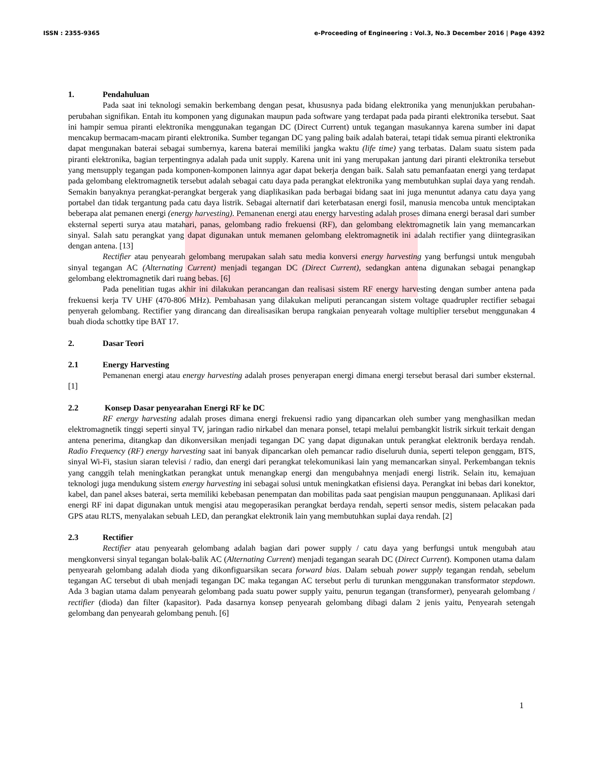ISSN : 2355-9365 e-Proceeding of Engineering : Vol.3, No.3 December 2016 | Page 4392
1. Pendahuluan
Pada saat ini teknologi semakin berkembang dengan pesat, khususnya pada bidang elektronika yang menunjukkan perubahan-perubahan signifikan. Entah itu komponen yang digunakan maupun pada software yang terdapat pada pada piranti elektronika tersebut. Saat ini hampir semua piranti elektronika menggunakan tegangan DC (Direct Current) untuk tegangan masukannya karena sumber ini dapat mencakup bermacam-macam piranti elektronika. Sumber tegangan DC yang paling baik adalah baterai, tetapi tidak semua piranti elektronika dapat mengunakan baterai sebagai sumbernya, karena baterai memiliki jangka waktu (life time) yang terbatas. Dalam suatu sistem pada piranti elektronika, bagian terpentingnya adalah pada unit supply. Karena unit ini yang merupakan jantung dari piranti elektronika tersebut yang mensupply tegangan pada komponen-komponen lainnya agar dapat bekerja dengan baik. Salah satu pemanfaatan energi yang terdapat pada gelombang elektromagnetik tersebut adalah sebagai catu daya pada perangkat elektronika yang membutuhkan suplai daya yang rendah. Semakin banyaknya perangkat-perangkat bergerak yang diaplikasikan pada berbagai bidang saat ini juga menuntut adanya catu daya yang portabel dan tidak tergantung pada catu daya listrik. Sebagai alternatif dari keterbatasan energi fosil, manusia mencoba untuk menciptakan beberapa alat pemanen energi (energy harvesting). Pemanenan energi atau energy harvesting adalah proses dimana energi berasal dari sumber eksternal seperti surya atau matahari, panas, gelombang radio frekuensi (RF), dan gelombang elektromagnetik lain yang memancarkan sinyal. Salah satu perangkat yang dapat digunakan untuk memanen gelombang elektromagnetik ini adalah rectifier yang diintegrasikan dengan antena. [13]
Rectifier atau penyearah gelombang merupakan salah satu media konversi energy harvesting yang berfungsi untuk mengubah sinyal tegangan AC (Alternating Current) menjadi tegangan DC (Direct Current), sedangkan antena digunakan sebagai penangkap gelombang elektromagnetik dari ruang bebas. [6]
Pada penelitian tugas akhir ini dilakukan perancangan dan realisasi sistem RF energy harvesting dengan sumber antena pada frekuensi kerja TV UHF (470-806 MHz). Pembahasan yang dilakukan meliputi perancangan sistem voltage quadrupler rectifier sebagai penyerah gelombang. Rectifier yang dirancang dan direalisasikan berupa rangkaian penyearah voltage multiplier tersebut menggunakan 4 buah dioda schottky tipe BAT 17.
2. Dasar Teori
2.1 Energy Harvesting
Pemanenan energi atau energy harvesting adalah proses penyerapan energi dimana energi tersebut berasal dari sumber eksternal. [1]
2.2 Konsep Dasar penyearahan Energi RF ke DC
RF energy harvesting adalah proses dimana energi frekuensi radio yang dipancarkan oleh sumber yang menghasilkan medan elektromagnetik tinggi seperti sinyal TV, jaringan radio nirkabel dan menara ponsel, tetapi melalui pembangkit listrik sirkuit terkait dengan antena penerima, ditangkap dan dikonversikan menjadi tegangan DC yang dapat digunakan untuk perangkat elektronik berdaya rendah. Radio Frequency (RF) energy harvesting saat ini banyak dipancarkan oleh pemancar radio diseluruh dunia, seperti telepon genggam, BTS, sinyal Wi-Fi, stasiun siaran televisi / radio, dan energi dari perangkat telekomunikasi lain yang memancarkan sinyal. Perkembangan teknis yang canggih telah meningkatkan perangkat untuk menangkap energi dan mengubahnya menjadi energi listrik. Selain itu, kemajuan teknologi juga mendukung sistem energy harvesting ini sebagai solusi untuk meningkatkan efisiensi daya. Perangkat ini bebas dari konektor, kabel, dan panel akses baterai, serta memiliki kebebasan penempatan dan mobilitas pada saat pengisian maupun penggunanaan. Aplikasi dari energi RF ini dapat digunakan untuk mengisi atau megoperasikan perangkat berdaya rendah, seperti sensor medis, sistem pelacakan pada GPS atau RLTS, menyalakan sebuah LED, dan perangkat elektronik lain yang membutuhkan suplai daya rendah. [2]
2.3 Rectifier
Rectifier atau penyearah gelombang adalah bagian dari power supply / catu daya yang berfungsi untuk mengubah atau mengkonversi sinyal tegangan bolak-balik AC (Alternating Current) menjadi tegangan searah DC (Direct Current). Komponen utama dalam penyearah gelombang adalah dioda yang dikonfiguarsikan secara forward bias. Dalam sebuah power supply tegangan rendah, sebelum tegangan AC tersebut di ubah menjadi tegangan DC maka tegangan AC tersebut perlu di turunkan menggunakan transformator stepdown. Ada 3 bagian utama dalam penyearah gelombang pada suatu power supply yaitu, penurun tegangan (transformer), penyearah gelombang / rectifier (dioda) dan filter (kapasitor). Pada dasarnya konsep penyearah gelombang dibagi dalam 2 jenis yaitu, Penyearah setengah gelombang dan penyearah gelombang penuh. [6]
1